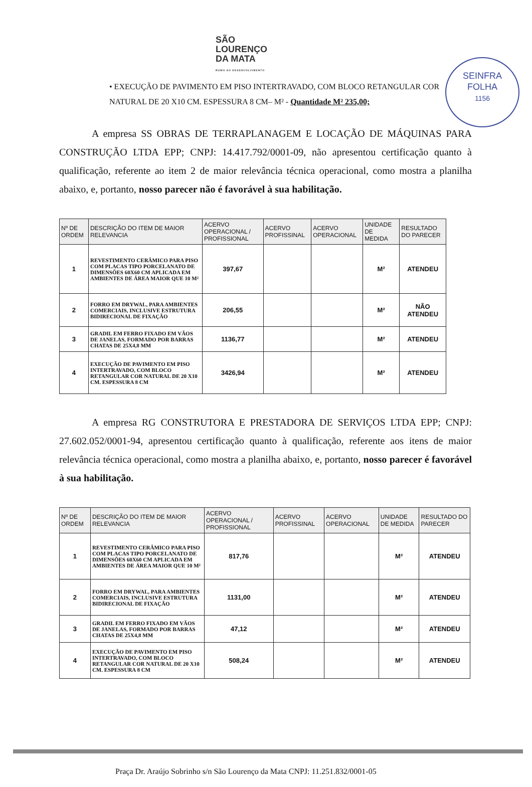SÃO
LOURENÇO
DA MATA
RUMO AO DESENVOLVIMENTO
SEINFRA
FOLHA
1156
• EXECUÇÃO DE PAVIMENTO EM PISO INTERTRAVADO, COM BLOCO RETANGULAR COR NATURAL DE 20 X10 CM. ESPESSURA 8 CM– M² - Quantidade M² 235,00;
A empresa SS OBRAS DE TERRAPLANAGEM E LOCAÇÃO DE MÁQUINAS PARA CONSTRUÇÃO LTDA EPP; CNPJ: 14.417.792/0001-09, não apresentou certificação quanto à qualificação, referente ao item 2 de maior relevância técnica operacional, como mostra a planilha abaixo, e, portanto, nosso parecer não é favorável à sua habilitação.
| Nº DE ORDEM | DESCRIÇÃO DO ITEM DE MAIOR RELEVANCIA | ACERVO OPERACIONAL / PROFISSIONAL | ACERVO PROFISSINAL | ACERVO OPERACIONAL | UNIDADE DE MEDIDA | RESULTADO DO PARECER |
| --- | --- | --- | --- | --- | --- | --- |
| 1 | REVESTIMENTO CERÂMICO PARA PISO COM PLACAS TIPO PORCELANATO DE DIMENSÕES 60X60 CM APLICADA EM AMBIENTES DE ÁREA MAIOR QUE 10 M² | 397,67 | | | M² | ATENDEU |
| 2 | FORRO EM DRYWAL, PARA AMBIENTES COMERCIAIS, INCLUSIVE ESTRUTURA BIDIRECIONAL DE FIXAÇÃO | 206,55 | | | M² | NÃO ATENDEU |
| 3 | GRADIL EM FERRO FIXADO EM VÃOS DE JANELAS, FORMADO POR BARRAS CHATAS DE 25X4,8 MM | 1136,77 | | | M² | ATENDEU |
| 4 | EXECUÇÃO DE PAVIMENTO EM PISO INTERTRAVADO, COM BLOCO RETANGULAR COR NATURAL DE 20 X10 CM. ESPESSURA 8 CM | 3426,94 | | | M² | ATENDEU |
A empresa RG CONSTRUTORA E PRESTADORA DE SERVIÇOS LTDA EPP; CNPJ: 27.602.052/0001-94, apresentou certificação quanto à qualificação, referente aos itens de maior relevância técnica operacional, como mostra a planilha abaixo, e, portanto, nosso parecer é favorável à sua habilitação.
| Nº DE ORDEM | DESCRIÇÃO DO ITEM DE MAIOR RELEVANCIA | ACERVO OPERACIONAL / PROFISSIONAL | ACERVO PROFISSINAL | ACERVO OPERACIONAL | UNIDADE DE MEDIDA | RESULTADO DO PARECER |
| --- | --- | --- | --- | --- | --- | --- |
| 1 | REVESTIMENTO CERÂMICO PARA PISO COM PLACAS TIPO PORCELANATO DE DIMENSÕES 60X60 CM APLICADA EM AMBIENTES DE ÁREA MAIOR QUE 10 M² | 817,76 | | | M² | ATENDEU |
| 2 | FORRO EM DRYWAL, PARA AMBIENTES COMERCIAIS, INCLUSIVE ESTRUTURA BIDIRECIONAL DE FIXAÇÃO | 1131,00 | | | M² | ATENDEU |
| 3 | GRADIL EM FERRO FIXADO EM VÃOS DE JANELAS, FORMADO POR BARRAS CHATAS DE 25X4,8 MM | 47,12 | | | M² | ATENDEU |
| 4 | EXECUÇÃO DE PAVIMENTO EM PISO INTERTRAVADO, COM BLOCO RETANGULAR COR NATURAL DE 20 X10 CM. ESPESSURA 8 CM | 508,24 | | | M² | ATENDEU |
Praça Dr. Araújo Sobrinho s/n São Lourenço da Mata CNPJ: 11.251.832/0001-05